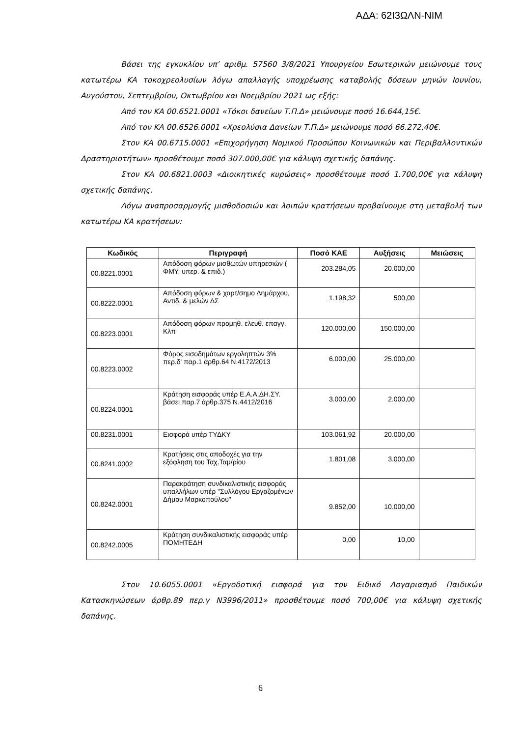ΑΔΑ: 62Ι3ΩΛΝ-ΝΙΜ
Βάσει της εγκυκλίου υπ’ αριθμ. 57560 3/8/2021 Υπουργείου Εσωτερικών μειώνουμε τους κατωτέρω ΚΑ τοκοχρεολυσίων λόγω απαλλαγής υποχρέωσης καταβολής δόσεων μηνών Ιουνίου, Αυγούστου, Σεπτεμβρίου, Οκτωβρίου και Νοεμβρίου 2021 ως εξής:
Από τον ΚΑ 00.6521.0001 «Τόκοι δανείων Τ.Π.Δ» μειώνουμε ποσό 16.644,15€.
Από τον ΚΑ 00.6526.0001 «Χρεολύσια Δανείων Τ.Π.Δ» μειώνουμε ποσό 66.272,40€.
Στον ΚΑ 00.6715.0001 «Επιχορήγηση Νομικού Προσώπου Κοινωνικών και Περιβαλλοντικών Δραστηριοτήτων» προσθέτουμε ποσό 307.000,00€ για κάλυψη σχετικής δαπάνης.
Στον ΚΑ 00.6821.0003 «Διοικητικές κυρώσεις» προσθέτουμε ποσό 1.700,00€ για κάλυψη σχετικής δαπάνης.
Λόγω αναπροσαρμογής μισθοδοσιών και λοιπών κρατήσεων προβαίνουμε στη μεταβολή των κατωτέρω ΚΑ κρατήσεων:
| Κωδικός | Περιγραφή | Ποσό ΚΑΕ | Αυξήσεις | Μειώσεις |
| --- | --- | --- | --- | --- |
| 00.8221.0001 | Απόδοση φόρων μισθωτών υπηρεσιών ( ΦΜΥ, υπερ. & επιδ.) | 203.284,05 | 20.000,00 | |
| 00.8222.0001 | Απόδοση φόρων & χαρτ/σημο Δημάρχου, Αντιδ. & μελών ΔΣ | 1.198,32 | 500,00 | |
| 00.8223.0001 | Απόδοση φόρων προμηθ. ελευθ. επαγγ. Κλπ | 120.000,00 | 150.000,00 | |
| 00.8223.0002 | Φόρος εισοδημάτων εργοληπτών 3% περ.δ' παρ.1 άρθρ.64 Ν.4172/2013 | 6.000,00 | 25.000,00 | |
| 00.8224.0001 | Κράτηση εισφοράς υπέρ Ε.Α.Α.ΔΗ.ΣΥ. βάσει παρ.7 άρθρ.375 Ν.4412/2016 | 3.000,00 | 2.000,00 | |
| 00.8231.0001 | Εισφορά υπέρ ΤΥΔΚΥ | 103.061,92 | 20.000,00 | |
| 00.8241.0002 | Κρατήσεις στις αποδοχές για την εξόφληση του Ταχ.Ταμ/ρίου | 1.801,08 | 3.000,00 | |
| 00.8242.0001 | Παρακράτηση συνδικαλιστικής εισφοράς υπαλλήλων υπέρ "Συλλόγου Εργαζομένων Δήμου Μαρκοπούλου" | 9.852,00 | 10.000,00 | |
| 00.8242.0005 | Κράτηση συνδικαλιστικής εισφοράς υπέρ ΠΟΜΗΤΕΔΗ | 0,00 | 10,00 | |
Στον 10.6055.0001 «Εργοδοτική εισφορά για τον Ειδικό Λογαριασμό Παιδικών Κατασκηνώσεων άρθρ.89 περ.γ Ν3996/2011» προσθέτουμε ποσό 700,00€ για κάλυψη σχετικής δαπάνης.
6